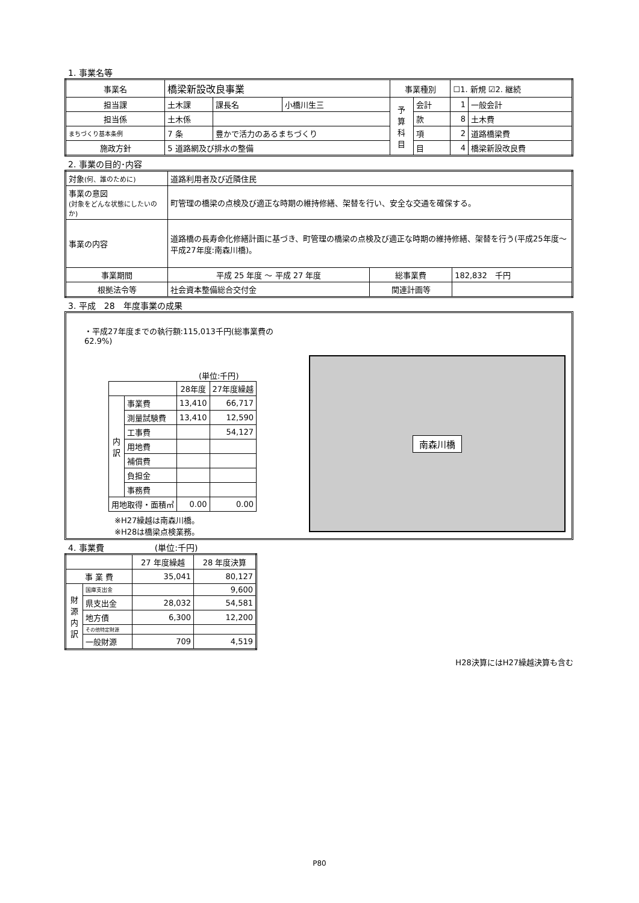1. 事業名等
| 事業名 | 橋梁新設改良事業 | | | 事業種別 | | ☐1. 新規 ☑2. 継続 | |
| 担当課 | 土木課 | 課長名 | 小橋川生三 | 予 算 科 目 | 会計 | 1 | 一般会計 |
| 担当係 | 土木係 | | | | 款 | 8 | 土木費 |
| まちづくり基本条例 | 7 条 | 豊かで活力のあるまちづくり | | | 項 | 2 | 道路橋梁費 |
| 施政方針 | 5 道路網及び排水の整備 | | | | 目 | 4 | 橋梁新設改良費 |
2. 事業の目的･内容
| 対象 (何、誰のために) | 道路利用者及び近隣住民 | | |
| 事業の意図 (対象をどんな状態にしたいのか) | 町管理の橋梁の点検及び適正な時期の維持修繕、架替を行い、安全な交通を確保する。 | | |
| 事業の内容 | 道路橋の長寿命化修繕計画に基づき、町管理の橋梁の点検及び適正な時期の維持修繕、架替を行う(平成25年度～平成27年度:南森川橋)。 | | |
| 事業期間 | 平成 25 年度 ～ 平成 27 年度 | 総事業費 | 182,832 千円 |
| 根拠法令等 | 社会資本整備総合交付金 | 関連計画等 | |
3. 平成　28　年度事業の成果
・平成27年度までの執行額:115,013千円(総事業費の62.9%)
(単位:千円)
| | | 28年度 | 27年度繰越 |
| 内 訳 | 事業費 | 13,410 | 66,717 |
| | 測量試験費 | 13,410 | 12,590 |
| | 工事費 | | 54,127 |
| | 用地費 | | |
| | 補償費 | | |
| | 負担金 | | |
| | 事務費 | | |
| 用地取得・面積㎡ | | 0.00 | 0.00 |
※H27繰越は南森川橋。
※H28は橋梁点検業務。
南森川橋
4. 事業費　　　　　　(単位:千円)
| | | 27 年度繰越 | 28 年度決算 |
| 事 業 費 | | 35,041 | 80,127 |
| 財 源 内 訳 | 国庫支出金 | | 9,600 |
| | 県支出金 | 28,032 | 54,581 |
| | 地方債 | 6,300 | 12,200 |
| | その他特定財源 | | |
| | 一般財源 | 709 | 4,519 |
H28決算にはH27繰越決算も含む
P80